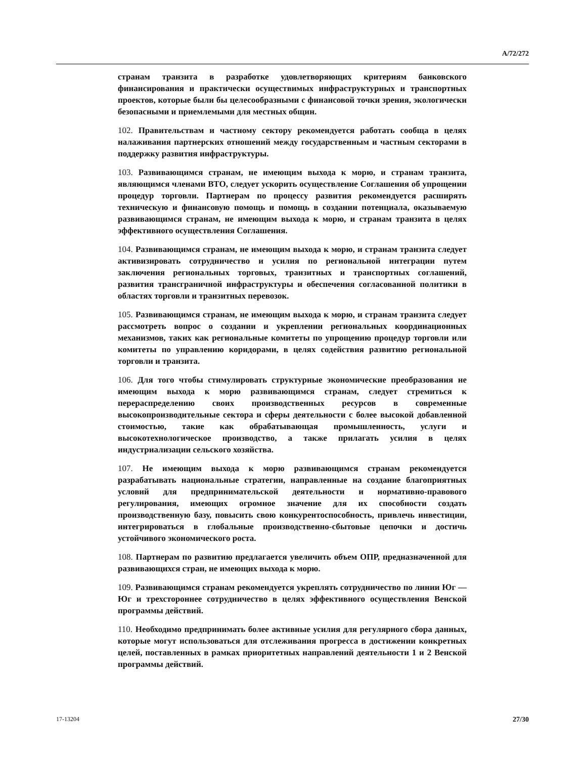A/72/272
странам транзита в разработке удовлетворяющих критериям банковского финансирования и практически осуществимых инфраструктурных и транспортных проектов, которые были бы целесообразными с финансовой точки зрения, экологически безопасными и приемлемыми для местных общин.
102. Правительствам и частному сектору рекомендуется работать сообща в целях налаживания партнерских отношений между государственным и частным секторами в поддержку развития инфраструктуры.
103. Развивающимся странам, не имеющим выхода к морю, и странам транзита, являющимся членами ВТО, следует ускорить осуществление Соглашения об упрощении процедур торговли. Партнерам по процессу развития рекомендуется расширять техническую и финансовую помощь и помощь в создании потенциала, оказываемую развивающимся странам, не имеющим выхода к морю, и странам транзита в целях эффективного осуществления Соглашения.
104. Развивающимся странам, не имеющим выхода к морю, и странам транзита следует активизировать сотрудничество и усилия по региональной интеграции путем заключения региональных торговых, транзитных и транспортных соглашений, развития трансграничной инфраструктуры и обеспечения согласованной политики в областях торговли и транзитных перевозок.
105. Развивающимся странам, не имеющим выхода к морю, и странам транзита следует рассмотреть вопрос о создании и укреплении региональных координационных механизмов, таких как региональные комитеты по упрощению процедур торговли или комитеты по управлению коридорами, в целях содействия развитию региональной торговли и транзита.
106. Для того чтобы стимулировать структурные экономические преобразования не имеющим выхода к морю развивающимся странам, следует стремиться к перераспределению своих производственных ресурсов в современные высокопроизводительные сектора и сферы деятельности с более высокой добавленной стоимостью, такие как обрабатывающая промышленность, услуги и высокотехнологическое производство, а также прилагать усилия в целях индустриализации сельского хозяйства.
107. Не имеющим выхода к морю развивающимся странам рекомендуется разрабатывать национальные стратегии, направленные на создание благоприятных условий для предпринимательской деятельности и нормативно-правового регулирования, имеющих огромное значение для их способности создать производственную базу, повысить свою конкурентоспособность, привлечь инвестиции, интегрироваться в глобальные производственно-сбытовые цепочки и достичь устойчивого экономического роста.
108. Партнерам по развитию предлагается увеличить объем ОПР, предназначенной для развивающихся стран, не имеющих выхода к морю.
109. Развивающимся странам рекомендуется укреплять сотрудничество по линии Юг — Юг и трехстороннее сотрудничество в целях эффективного осуществления Венской программы действий.
110. Необходимо предпринимать более активные усилия для регулярного сбора данных, которые могут использоваться для отслеживания прогресса в достижении конкретных целей, поставленных в рамках приоритетных направлений деятельности 1 и 2 Венской программы действий.
17-13204 27/30